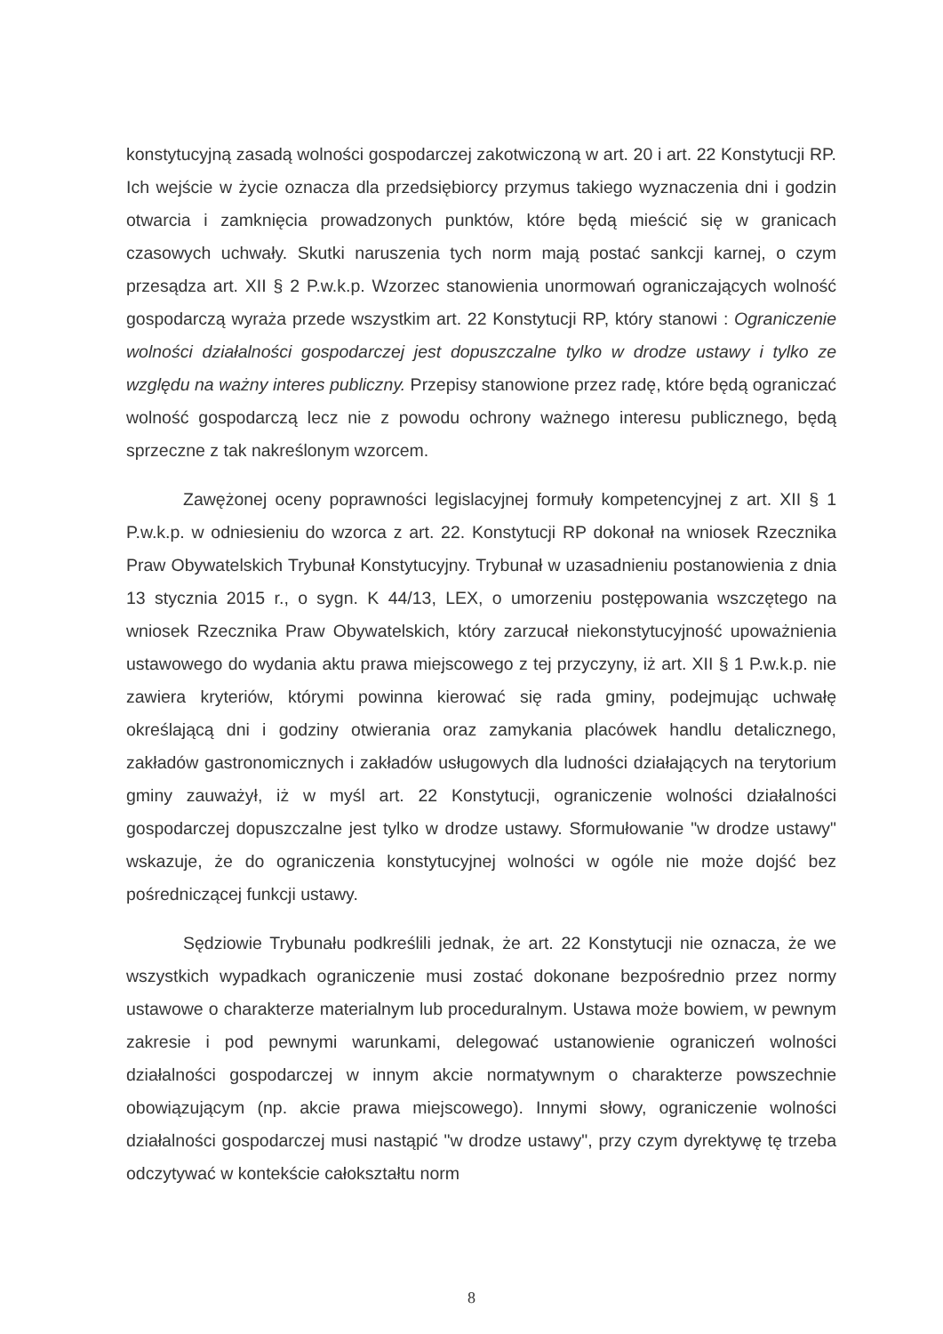konstytucyjną zasadą wolności gospodarczej zakotwiczoną w art. 20 i art. 22 Konstytucji RP. Ich wejście w życie oznacza dla przedsiębiorcy przymus takiego wyznaczenia dni i godzin otwarcia i zamknięcia prowadzonych punktów, które będą mieścić się w granicach czasowych uchwały. Skutki naruszenia tych norm mają postać sankcji karnej, o czym przesądza art. XII § 2 P.w.k.p. Wzorzec stanowienia unormowań ograniczających wolność gospodarczą wyraża przede wszystkim art. 22 Konstytucji RP, który stanowi : Ograniczenie wolności działalności gospodarczej jest dopuszczalne tylko w drodze ustawy i tylko ze względu na ważny interes publiczny. Przepisy stanowione przez radę, które będą ograniczać wolność gospodarczą lecz nie z powodu ochrony ważnego interesu publicznego, będą sprzeczne z tak nakreślonym wzorcem.
Zawężonej oceny poprawności legislacyjnej formuły kompetencyjnej z art. XII § 1 P.w.k.p. w odniesieniu do wzorca z art. 22. Konstytucji RP dokonał na wniosek Rzecznika Praw Obywatelskich Trybunał Konstytucyjny. Trybunał w uzasadnieniu postanowienia z dnia 13 stycznia 2015 r., o sygn. K 44/13, LEX, o umorzeniu postępowania wszczętego na wniosek Rzecznika Praw Obywatelskich, który zarzucał niekonstytucyjność upoważnienia ustawowego do wydania aktu prawa miejscowego z tej przyczyny, iż art. XII § 1 P.w.k.p. nie zawiera kryteriów, którymi powinna kierować się rada gminy, podejmując uchwałę określającą dni i godziny otwierania oraz zamykania placówek handlu detalicznego, zakładów gastronomicznych i zakładów usługowych dla ludności działających na terytorium gminy zauważył, iż w myśl art. 22 Konstytucji, ograniczenie wolności działalności gospodarczej dopuszczalne jest tylko w drodze ustawy. Sformułowanie "w drodze ustawy" wskazuje, że do ograniczenia konstytucyjnej wolności w ogóle nie może dojść bez pośredniczącej funkcji ustawy.
Sędziowie Trybunału podkreślili jednak, że art. 22 Konstytucji nie oznacza, że we wszystkich wypadkach ograniczenie musi zostać dokonane bezpośrednio przez normy ustawowe o charakterze materialnym lub proceduralnym. Ustawa może bowiem, w pewnym zakresie i pod pewnymi warunkami, delegować ustanowienie ograniczeń wolności działalności gospodarczej w innym akcie normatywnym o charakterze powszechnie obowiązującym (np. akcie prawa miejscowego). Innymi słowy, ograniczenie wolności działalności gospodarczej musi nastąpić "w drodze ustawy", przy czym dyrektywę tę trzeba odczytywać w kontekście całokształtu norm
8